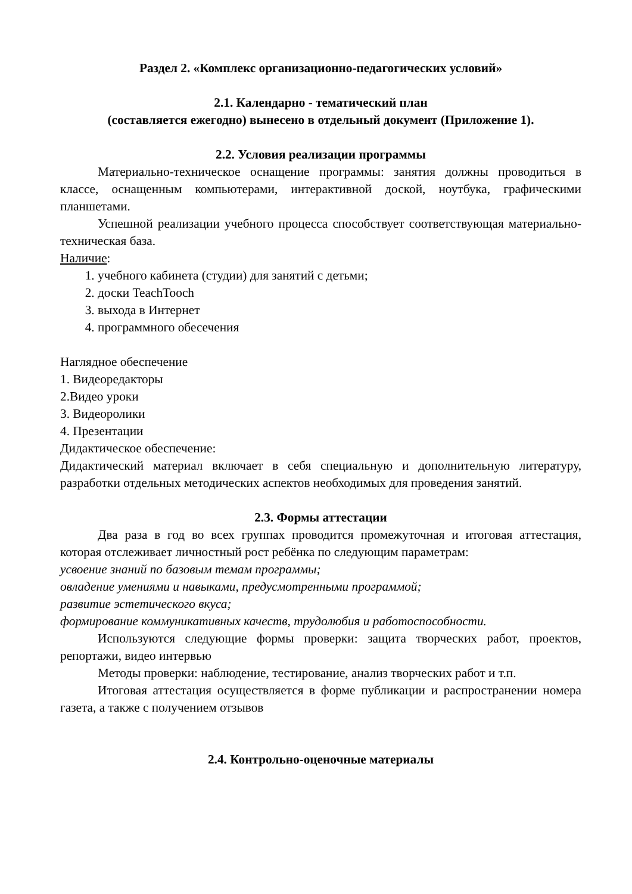Раздел 2. «Комплекс организационно-педагогических условий»
2.1. Календарно - тематический план
(составляется ежегодно) вынесено в отдельный документ (Приложение 1).
2.2. Условия реализации программы
Материально-техническое оснащение программы: занятия должны проводиться в классе, оснащенным компьютерами, интерактивной доской, ноутбука, графическими планшетами.
Успешной реализации учебного процесса способствует соответствующая материально-техническая база.
Наличие:
1. учебного кабинета (студии) для занятий с детьми;
2. доски TeachTooch
3. выхода в Интернет
4. программного обесечения
Наглядное обеспечение
1. Видеоредакторы
2.Видео уроки
3. Видеоролики
4. Презентации
Дидактическое обеспечение:
Дидактический материал включает в себя специальную и дополнительную литературу, разработки отдельных методических аспектов необходимых для проведения занятий.
2.3. Формы аттестации
Два раза в год во всех группах проводится промежуточная и итоговая аттестация, которая отслеживает личностный рост ребёнка по следующим параметрам:
усвоение знаний по базовым темам программы;
овладение умениями и навыками, предусмотренными программой;
развитие эстетического вкуса;
формирование коммуникативных качеств, трудолюбия и работоспособности.
Используются следующие формы проверки: защита творческих работ, проектов, репортажи, видео интервью
Методы проверки: наблюдение, тестирование, анализ творческих работ и т.п.
Итоговая аттестация осуществляется в форме публикации и распространении номера газета, а также с получением отзывов
2.4. Контрольно-оценочные материалы